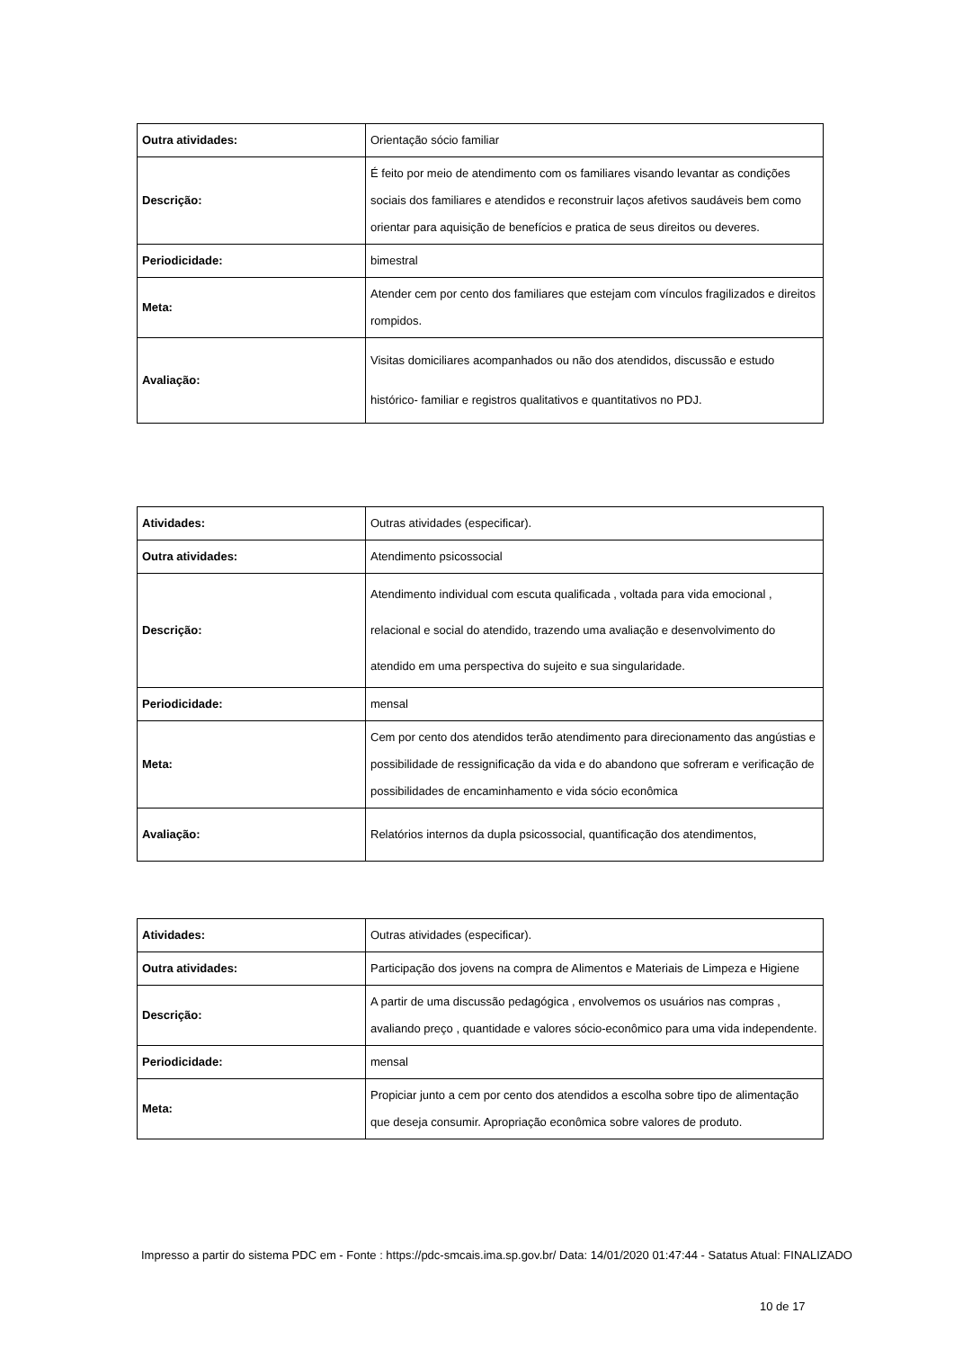| Outra atividades: | Orientação sócio familiar |
| Descrição: | É feito por meio de atendimento com os familiares visando levantar as condições sociais dos familiares e atendidos e reconstruir laços afetivos saudáveis bem como orientar para aquisição de benefícios e pratica de seus direitos ou deveres. |
| Periodicidade: | bimestral |
| Meta: | Atender cem por cento dos familiares que estejam com vínculos fragilizados e direitos rompidos. |
| Avaliação: | Visitas domiciliares acompanhados ou não dos atendidos, discussão e estudo histórico- familiar e registros qualitativos e quantitativos no PDJ. |
| Atividades: | Outras atividades (especificar). |
| Outra atividades: | Atendimento psicossocial |
| Descrição: | Atendimento individual com escuta qualificada , voltada para vida emocional , relacional e social do atendido, trazendo uma avaliação e desenvolvimento do atendido em uma perspectiva do sujeito e sua singularidade. |
| Periodicidade: | mensal |
| Meta: | Cem por cento dos atendidos terão atendimento para direcionamento das angústias e possibilidade de ressignificação da vida e do abandono que sofreram e verificação de possibilidades de encaminhamento e vida sócio econômica |
| Avaliação: | Relatórios internos da dupla psicossocial, quantificação dos atendimentos, |
| Atividades: | Outras atividades (especificar). |
| Outra atividades: | Participação dos jovens na compra de Alimentos e Materiais de Limpeza e Higiene |
| Descrição: | A partir de uma discussão pedagógica , envolvemos os usuários nas compras , avaliando preço , quantidade e valores sócio-econômico para uma vida independente. |
| Periodicidade: | mensal |
| Meta: | Propiciar junto a cem por cento dos atendidos a escolha sobre tipo de alimentação que deseja consumir. Apropriação econômica sobre valores de produto. |
Impresso a partir do sistema PDC em - Fonte : https://pdc-smcais.ima.sp.gov.br/ Data: 14/01/2020 01:47:44 - Satatus Atual: FINALIZADO
10 de 17